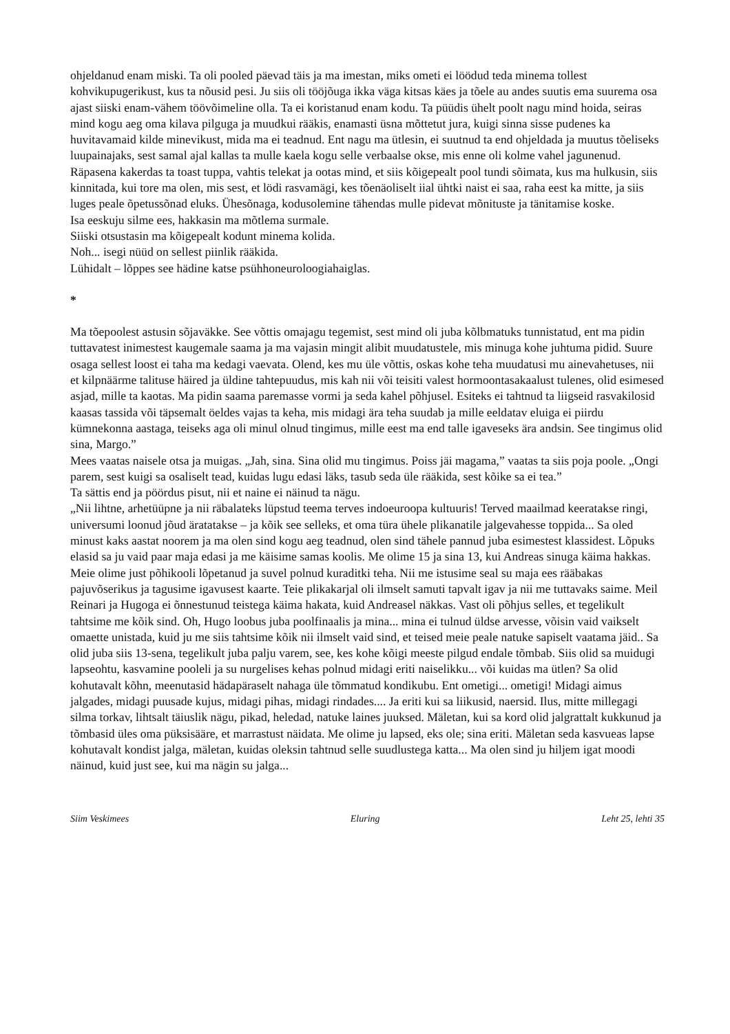ohjeldanud enam miski. Ta oli pooled päevad täis ja ma imestan, miks ometi ei löödud teda minema tollest kohvikupugerikust, kus ta nõusid pesi. Ju siis oli tööjõuga ikka väga kitsas käes ja tõele au andes suutis ema suurema osa ajast siiski enam-vähem töövõimeline olla. Ta ei koristanud enam kodu. Ta püüdis ühelt poolt nagu mind hoida, seiras mind kogu aeg oma kilava pilguga ja muudkui rääkis, enamasti üsna mõttetut jura, kuigi sinna sisse pudenes ka huvitavamaid kilde minevikust, mida ma ei teadnud. Ent nagu ma ütlesin, ei suutnud ta end ohjeldada ja muutus tõeliseks luupainajaks, sest samal ajal kallas ta mulle kaela kogu selle verbaalse okse, mis enne oli kolme vahel jagunenud. Räpasena kakerdas ta toast tuppa, vahtis telekat ja ootas mind, et siis kõigepealt pool tundi sõimata, kus ma hulkusin, siis kinnitada, kui tore ma olen, mis sest, et lödi rasvamägi, kes tõenäoliselt iial ühtki naist ei saa, raha eest ka mitte, ja siis luges peale õpetussõnad eluks. Ühesõnaga, kodusolemine tähendas mulle pidevat mõnituste ja tänitamise koske.
Isa eeskuju silme ees, hakkasin ma mõtlema surmale.
Siiski otsustasin ma kõigepealt kodunt minema kolida.
Noh... isegi nüüd on sellest piinlik rääkida.
Lühidalt – lõppes see hädine katse psühhoneuroloogiahaiglas.
*
Ma tõepoolest astusin sõjaväkke. See võttis omajagu tegemist, sest mind oli juba kõlbmatuks tunnistatud, ent ma pidin tuttavatest inimestest kaugemale saama ja ma vajasin mingit alibit muudatustele, mis minuga kohe juhtuma pidid. Suure osaga sellest loost ei taha ma kedagi vaevata. Olend, kes mu üle võttis, oskas kohe teha muudatusi mu ainevahetuses, nii et kilpnäärme talituse häired ja üldine tahtepuudus, mis kah nii või teisiti valest hormoontasakaalust tulenes, olid esimesed asjad, mille ta kaotas. Ma pidin saama paremasse vormi ja seda kahel põhjusel. Esiteks ei tahtnud ta liigseid rasvakilosid kaasas tassida või täpsemalt öeldes vajas ta keha, mis midagi ära teha suudab ja mille eeldatav eluiga ei piirdu kümnekonna aastaga, teiseks aga oli minul olnud tingimus, mille eest ma end talle igaveseks ära andsin. See tingimus olid sina, Margo.”
Mees vaatas naisele otsa ja muigas. „Jah, sina. Sina olid mu tingimus. Poiss jäi magama,” vaatas ta siis poja poole. „Ongi parem, sest kuigi sa osaliselt tead, kuidas lugu edasi läks, tasub seda üle rääkida, sest kõike sa ei tea.”
Ta sättis end ja pöördus pisut, nii et naine ei näinud ta nägu.
„Nii lihtne, arhetüüpne ja nii räbalateks lüpstud teema terves indoeuroopa kultuuris! Terved maailmad keeratakse ringi, universumi loonud jõud äratatakse – ja kõik see selleks, et oma türa ühele plikanatile jalgevahesse toppida... Sa oled minust kaks aastat noorem ja ma olen sind kogu aeg teadnud, olen sind tähele pannud juba esimestest klassidest. Lõpuks elasid sa ju vaid paar maja edasi ja me käisime samas koolis. Me olime 15 ja sina 13, kui Andreas sinuga käima hakkas. Meie olime just põhikooli lõpetanud ja suvel polnud kuraditki teha. Nii me istusime seal su maja ees rääbakas pajuvõserikus ja tagusime igavusest kaarte. Teie plikakarjal oli ilmselt samuti tapvalt igav ja nii me tuttavaks saime. Meil Reinari ja Hugoga ei õnnestunud teistega käima hakata, kuid Andreasel näkkas. Vast oli põhjus selles, et tegelikult tahtsime me kõik sind. Oh, Hugo loobus juba poolfinaalis ja mina... mina ei tulnud üldse arvesse, võisin vaid vaikselt omaette unistada, kuid ju me siis tahtsime kõik nii ilmselt vaid sind, et teised meie peale natuke sapiselt vaatama jäid.. Sa olid juba siis 13-sena, tegelikult juba palju varem, see, kes kohe kõigi meeste pilgud endale tõmbab. Siis olid sa muidugi lapseohtu, kasvamine pooleli ja su nurgelises kehas polnud midagi eriti naiselikku... või kuidas ma ütlen? Sa olid kohutavalt kõhn, meenutasid hädapäraselt nahaga üle tõmmatud kondikubu. Ent ometigi... ometigi! Midagi aimus jalgades, midagi puusade kujus, midagi pihas, midagi rindades.... Ja eriti kui sa liikusid, naersid. Ilus, mitte millegagi silma torkav, lihtsalt täiuslik nägu, pikad, heledad, natuke laines juuksed. Mäletan, kui sa kord olid jalgrattalt kukkunud ja tõmbasid üles oma püksisääre, et marrastust näidata. Me olime ju lapsed, eks ole; sina eriti. Mäletan seda kasvueas lapse kohutavalt kondist jalga, mäletan, kuidas oleksin tahtnud selle suudlustega katta... Ma olen sind ju hiljem igat moodi näinud, kuid just see, kui ma nägin su jalga...
Siim Veskimees Eluring Leht 25, lehti 35